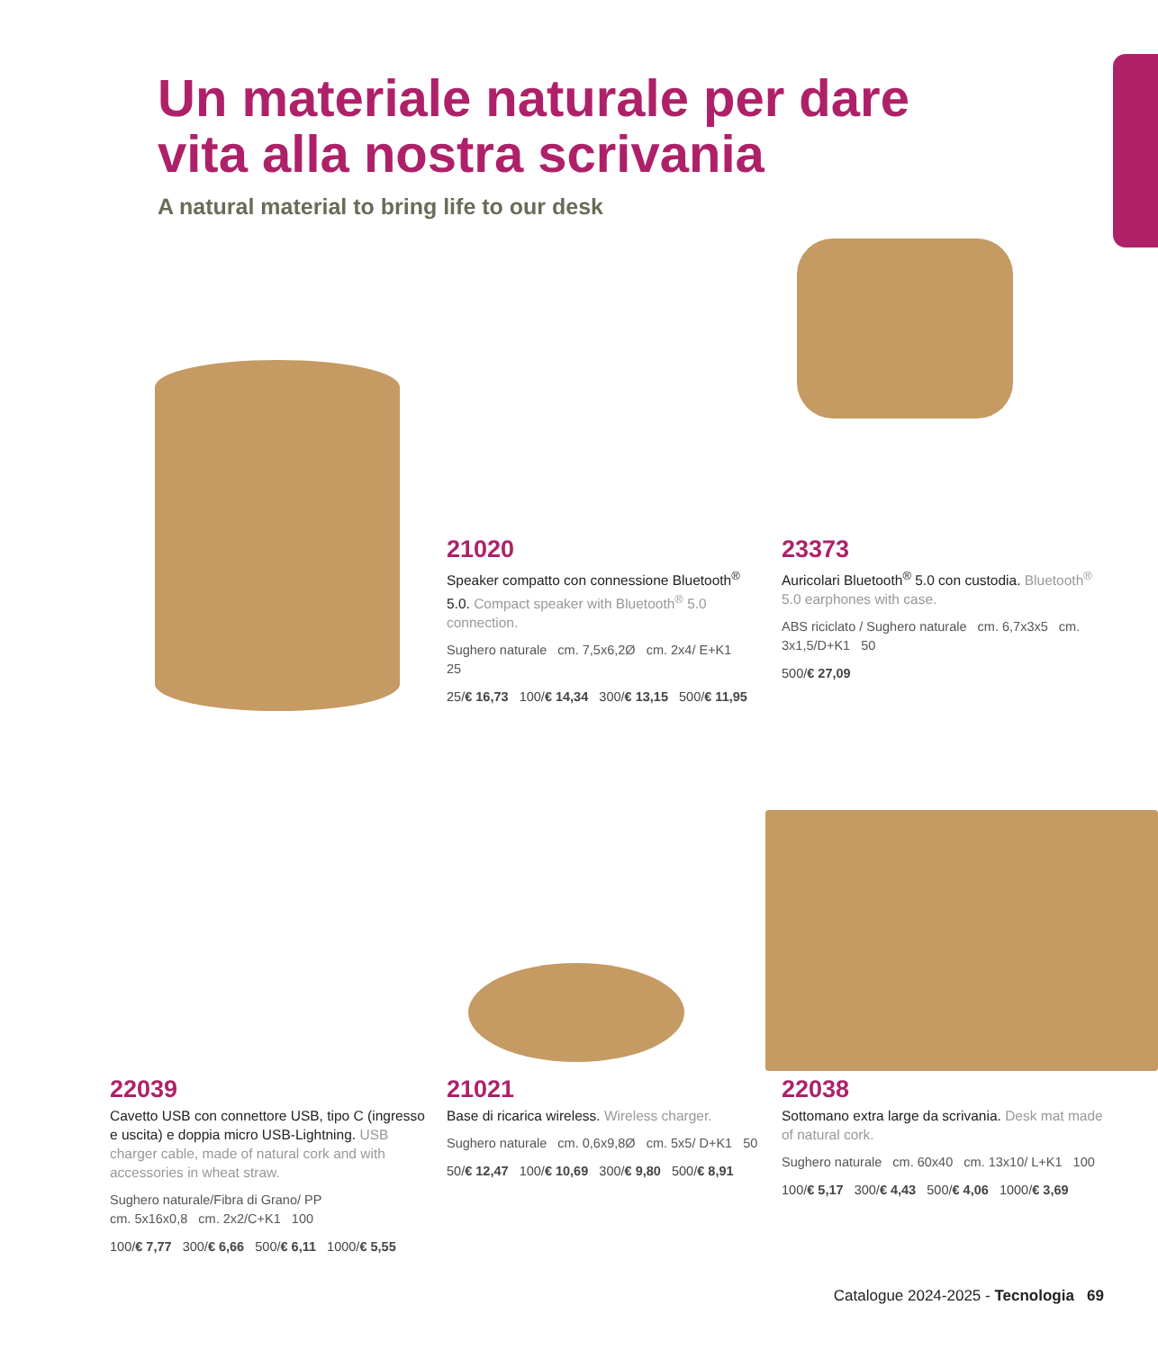Un materiale naturale per dare
vita alla nostra scrivania
A natural material to bring life to our desk
21020
Speaker compatto con connessione Bluetooth<sup>®</sup> 5.0. Compact speaker with Bluetooth<sup>®</sup> 5.0 connection.
Sughero naturale cm. 7,5x6,2Ø cm. 2x4/ E+K1 25
25/€ 16,73 100/€ 14,34 300/€ 13,15 500/€ 11,95
23373
Auricolari Bluetooth<sup>®</sup> 5.0 con custodia. Bluetooth<sup>®</sup> 5.0 earphones with case.
ABS riciclato / Sughero naturale cm. 6,7x3x5 cm. 3x1,5/D+K1 50
500/€ 27,09
22039
Cavetto USB con connettore USB, tipo C (ingresso e uscita) e doppia micro USB-Lightning. USB charger cable, made of natural cork and with accessories in wheat straw.
Sughero naturale/Fibra di Grano/ PP
cm. 5x16x0,8 cm. 2x2/C+K1 100
100/€ 7,77 300/€ 6,66 500/€ 6,11 1000/€ 5,55
21021
Base di ricarica wireless. Wireless charger.
Sughero naturale cm. 0,6x9,8Ø cm. 5x5/ D+K1 50
50/€ 12,47 100/€ 10,69 300/€ 9,80 500/€ 8,91
22038
Sottomano extra large da scrivania. Desk mat made of natural cork.
Sughero naturale cm. 60x40 cm. 13x10/ L+K1 100
100/€ 5,17 300/€ 4,43 500/€ 4,06 1000/€ 3,69
Catalogue 2024-2025 - Tecnologia 69